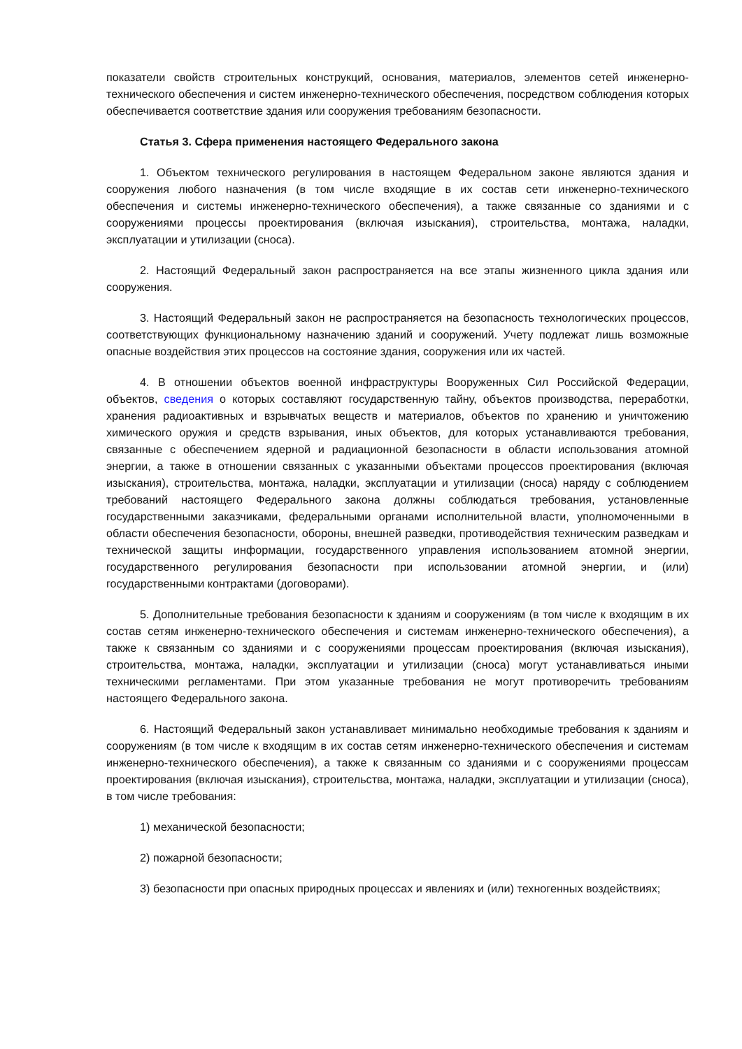показатели свойств строительных конструкций, основания, материалов, элементов сетей инженерно-технического обеспечения и систем инженерно-технического обеспечения, посредством соблюдения которых обеспечивается соответствие здания или сооружения требованиям безопасности.
Статья 3. Сфера применения настоящего Федерального закона
1. Объектом технического регулирования в настоящем Федеральном законе являются здания и сооружения любого назначения (в том числе входящие в их состав сети инженерно-технического обеспечения и системы инженерно-технического обеспечения), а также связанные со зданиями и с сооружениями процессы проектирования (включая изыскания), строительства, монтажа, наладки, эксплуатации и утилизации (сноса).
2. Настоящий Федеральный закон распространяется на все этапы жизненного цикла здания или сооружения.
3. Настоящий Федеральный закон не распространяется на безопасность технологических процессов, соответствующих функциональному назначению зданий и сооружений. Учету подлежат лишь возможные опасные воздействия этих процессов на состояние здания, сооружения или их частей.
4. В отношении объектов военной инфраструктуры Вооруженных Сил Российской Федерации, объектов, сведения о которых составляют государственную тайну, объектов производства, переработки, хранения радиоактивных и взрывчатых веществ и материалов, объектов по хранению и уничтожению химического оружия и средств взрывания, иных объектов, для которых устанавливаются требования, связанные с обеспечением ядерной и радиационной безопасности в области использования атомной энергии, а также в отношении связанных с указанными объектами процессов проектирования (включая изыскания), строительства, монтажа, наладки, эксплуатации и утилизации (сноса) наряду с соблюдением требований настоящего Федерального закона должны соблюдаться требования, установленные государственными заказчиками, федеральными органами исполнительной власти, уполномоченными в области обеспечения безопасности, обороны, внешней разведки, противодействия техническим разведкам и технической защиты информации, государственного управления использованием атомной энергии, государственного регулирования безопасности при использовании атомной энергии, и (или) государственными контрактами (договорами).
5. Дополнительные требования безопасности к зданиям и сооружениям (в том числе к входящим в их состав сетям инженерно-технического обеспечения и системам инженерно-технического обеспечения), а также к связанным со зданиями и с сооружениями процессам проектирования (включая изыскания), строительства, монтажа, наладки, эксплуатации и утилизации (сноса) могут устанавливаться иными техническими регламентами. При этом указанные требования не могут противоречить требованиям настоящего Федерального закона.
6. Настоящий Федеральный закон устанавливает минимально необходимые требования к зданиям и сооружениям (в том числе к входящим в их состав сетям инженерно-технического обеспечения и системам инженерно-технического обеспечения), а также к связанным со зданиями и с сооружениями процессам проектирования (включая изыскания), строительства, монтажа, наладки, эксплуатации и утилизации (сноса), в том числе требования:
1) механической безопасности;
2) пожарной безопасности;
3) безопасности при опасных природных процессах и явлениях и (или) техногенных воздействиях;